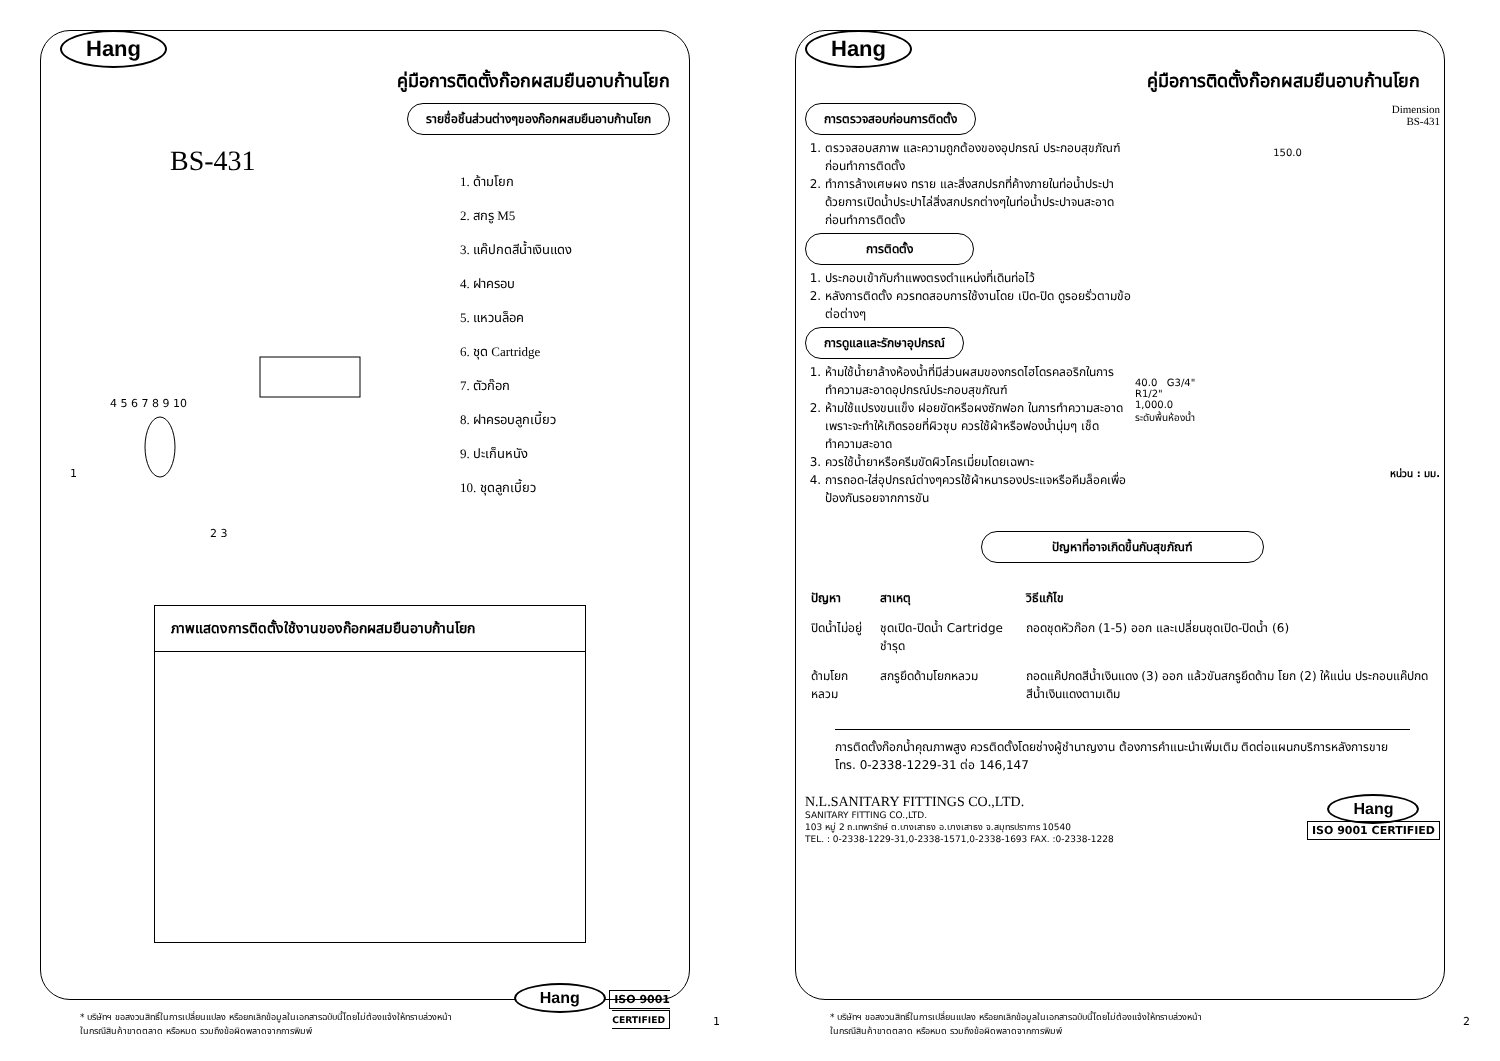Hang
คู่มือการติดตั้งก๊อกผสมยืนอาบก้านโยก
รายชื่อชิ้นส่วนต่างๆของก๊อกผสมยืนอาบก้านโยก
BS-431
1
2 3
4 5 6 7 8 9 10
1. ด้ามโยก
2. สกรู M5
3. แค๊ปกดสีน้ำเงินแดง
4. ฝาครอบ
5. แหวนล็อค
6. ชุด Cartridge
7. ตัวก๊อก
8. ฝาครอบลูกเบี้ยว
9. ปะเก็นหนัง
10. ชุดลูกเบี้ยว
ภาพแสดงการติดตั้งใช้งานของก๊อกผสมยืนอาบก้านโยก
Hang ISO 9001
CERTIFIED
* บริษัทฯ ขอสงวนสิทธิ์ในการเปลี่ยนแปลง หรือยกเลิกข้อมูลในเอกสารฉบับนี้โดยไม่ต้องแจ้งให้ทราบล่วงหน้า
ในกรณีสินค้าขาดตลาด หรือหมด รวมถึงข้อผิดพลาดจากการพิมพ์
1
Hang
คู่มือการติดตั้งก๊อกผสมยืนอาบก้านโยก
การตรวจสอบก่อนการติดตั้ง
1. ตรวจสอบสภาพ และความถูกต้องของอุปกรณ์ ประกอบสุขภัณฑ์ก่อนทำการติดตั้ง
2. ทำการล้างเศษผง ทราย และสิ่งสกปรกที่ค้างภายในท่อน้ำประปา ด้วยการเปิดน้ำประปาไล่สิ่งสกปรกต่างๆในท่อน้ำประปาจนสะอาด ก่อนทำการติดตั้ง
การติดตั้ง
1. ประกอบเข้ากับกำแพงตรงตำแหน่งที่เดินท่อไว้
2. หลังการติดตั้ง ควรทดสอบการใช้งานโดย เปิด-ปิด ดูรอยรั่วตามข้อต่อต่างๆ
การดูแลและรักษาอุปกรณ์
1. ห้ามใช้น้ำยาล้างห้องน้ำที่มีส่วนผสมของกรดไฮโดรคลอริกในการทำความสะอาดอุปกรณ์ประกอบสุขภัณฑ์
2. ห้ามใช้แปรงขนแข็ง ฝอยขัดหรือผงซักฟอก ในการทำความสะอาด เพราะจะทำให้เกิดรอยที่ผิวชุบ ควรใช้ผ้าหรือฟองน้ำนุ่มๆ เช็ดทำความสะอาด
3. ควรใช้น้ำยาหรือครีมขัดผิวโครเมี่ยมโดยเฉพาะ
4. การถอด-ใส่อุปกรณ์ต่างๆควรใช้ผ้าหนารองประแจหรือคีมล็อคเพื่อป้องกันรอยจากการขัน
Dimension
BS-431
150.0
40.0 G3/4"
R1/2"
1,000.0
ระดับพื้นห้องน้ำ
หน่วน : มม.
ปัญหาที่อาจเกิดขึ้นกับสุขภัณฑ์
| ปัญหา | สาเหตุ | วิธีแก้ไข |
| --- | --- | --- |
| ปิดน้ำไม่อยู่ | ชุดเปิด-ปิดน้ำ Cartridge ชำรุด | ถอดชุดหัวก๊อก (1-5) ออก และเปลี่ยนชุดเปิด-ปิดน้ำ (6) |
| ด้ามโยกหลวม | สกรูยึดด้ามโยกหลวม | ถอดแค๊ปกดสีน้ำเงินแดง (3) ออก แล้วขันสกรูยึดด้าม โยก (2) ให้แน่น ประกอบแค๊ปกดสีน้ำเงินแดงตามเดิม |
การติดตั้งก๊อกน้ำคุณภาพสูง ควรติดตั้งโดยช่างผู้ชำนาญงาน ต้องการคำแนะนำเพิ่มเติม ติดต่อแผนกบริการหลังการขาย โทร. 0-2338-1229-31 ต่อ 146,147
N.L.SANITARY FITTINGS CO.,LTD.
SANITARY FITTING CO.,LTD.
103 หมู่ 2 ถ.เทพารักษ์ ต.บางเสาธง อ.บางเสาธง จ.สมุทรปราการ 10540
TEL. : 0-2338-1229-31,0-2338-1571,0-2338-1693 FAX. :0-2338-1228
Hang
ISO 9001 CERTIFIED
* บริษัทฯ ขอสงวนสิทธิ์ในการเปลี่ยนแปลง หรือยกเลิกข้อมูลในเอกสารฉบับนี้โดยไม่ต้องแจ้งให้ทราบล่วงหน้า
ในกรณีสินค้าขาดตลาด หรือหมด รวมถึงข้อผิดพลาดจากการพิมพ์
2